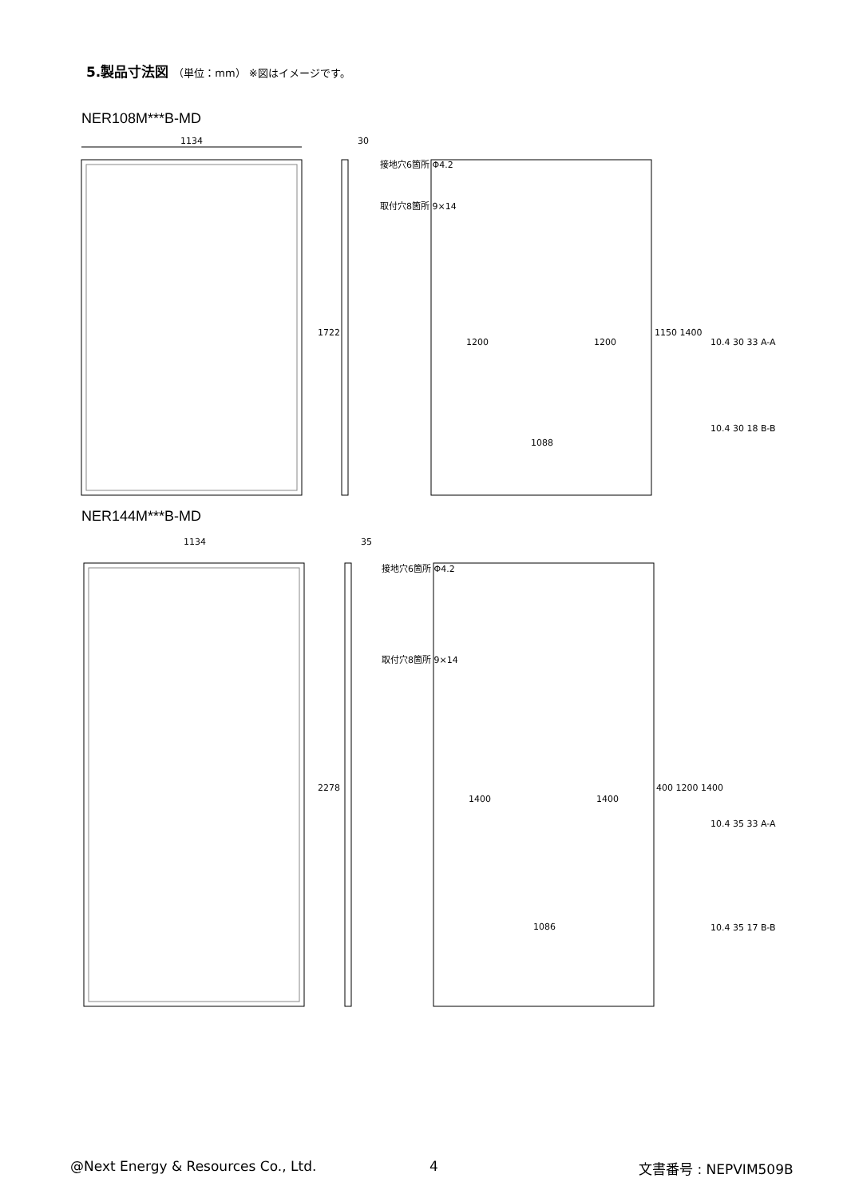5.製品寸法図 （単位：mm） ※図はイメージです。
NER108M***B-MD
1134
1722
30
接地穴6箇所 Φ4.2
取付穴8箇所 9×14
1200
1200
1088
1150 1400
10.4 30 33 A-A
10.4 30 18 B-B
NER144M***B-MD
1134
2278
35
接地穴6箇所 Φ4.2
取付穴8箇所 9×14
1400
1400
1086
400 1200 1400
10.4 35 33 A-A
10.4 35 17 B-B
@Next Energy & Resources Co., Ltd.
4 文書番号 : NEPVIM509B